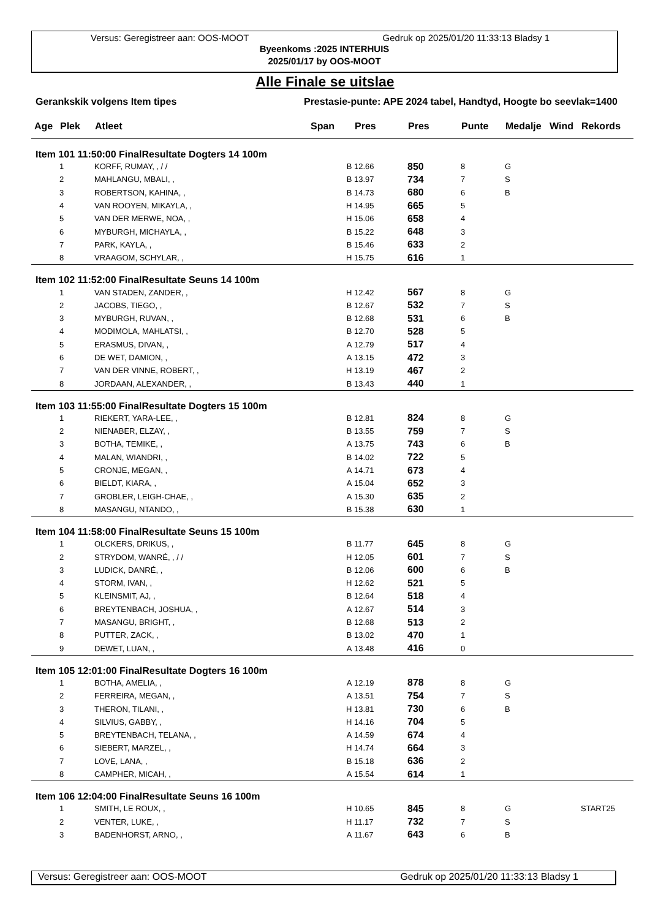Versus: Geregistreer aan: OOS-MOOT Gedruk op 2025/01/20 11:33:13 Bladsy 1
Byeenkoms :2025 INTERHUIS
2025/01/17 by OOS-MOOT
Alle Finale se uitslae
Gerankskik volgens Item tipes Prestasie-punte: APE 2024 tabel, Handtyd, Hoogte bo seevlak=1400
| Age | Plek | Atleet | Span | Pres | Pres | Punte | Medalje | Wind | Rekords |
| --- | --- | --- | --- | --- | --- | --- | --- | --- | --- |
| Item 101 11:50:00 FinalResultate Dogters 14 100m | | | | | | | | | |
| | 1 | KORFF, RUMAY, , / / | B | 12.66 | 850 | 8 | G | | |
| | 2 | MAHLANGU, MBALI, , | B | 13.97 | 734 | 7 | S | | |
| | 3 | ROBERTSON, KAHINA, , | B | 14.73 | 680 | 6 | B | | |
| | 4 | VAN ROOYEN, MIKAYLA, , | H | 14.95 | 665 | 5 | | | |
| | 5 | VAN DER MERWE, NOA, , | H | 15.06 | 658 | 4 | | | |
| | 6 | MYBURGH, MICHAYLA, , | B | 15.22 | 648 | 3 | | | |
| | 7 | PARK, KAYLA, , | B | 15.46 | 633 | 2 | | | |
| | 8 | VRAAGOM, SCHYLAR, , | H | 15.75 | 616 | 1 | | | |
| Item 102 11:52:00 FinalResultate Seuns 14 100m | | | | | | | | | |
| | 1 | VAN STADEN, ZANDER, , | H | 12.42 | 567 | 8 | G | | |
| | 2 | JACOBS, TIEGO, , | B | 12.67 | 532 | 7 | S | | |
| | 3 | MYBURGH, RUVAN, , | B | 12.68 | 531 | 6 | B | | |
| | 4 | MODIMOLA, MAHLATSI, , | B | 12.70 | 528 | 5 | | | |
| | 5 | ERASMUS, DIVAN, , | A | 12.79 | 517 | 4 | | | |
| | 6 | DE WET, DAMION, , | A | 13.15 | 472 | 3 | | | |
| | 7 | VAN DER VINNE, ROBERT, , | H | 13.19 | 467 | 2 | | | |
| | 8 | JORDAAN, ALEXANDER, , | B | 13.43 | 440 | 1 | | | |
| Item 103 11:55:00 FinalResultate Dogters 15 100m | | | | | | | | | |
| | 1 | RIEKERT, YARA-LEE, , | B | 12.81 | 824 | 8 | G | | |
| | 2 | NIENABER, ELZAY, , | B | 13.55 | 759 | 7 | S | | |
| | 3 | BOTHA, TEMIKE, , | A | 13.75 | 743 | 6 | B | | |
| | 4 | MALAN, WIANDRI, , | B | 14.02 | 722 | 5 | | | |
| | 5 | CRONJE, MEGAN, , | A | 14.71 | 673 | 4 | | | |
| | 6 | BIELDT, KIARA, , | A | 15.04 | 652 | 3 | | | |
| | 7 | GROBLER, LEIGH-CHAE, , | A | 15.30 | 635 | 2 | | | |
| | 8 | MASANGU, NTANDO, , | B | 15.38 | 630 | 1 | | | |
| Item 104 11:58:00 FinalResultate Seuns 15 100m | | | | | | | | | |
| | 1 | OLCKERS, DRIKUS, , | B | 11.77 | 645 | 8 | G | | |
| | 2 | STRYDOM, WANRÉ, , / / | H | 12.05 | 601 | 7 | S | | |
| | 3 | LUDICK, DANRÉ, , | B | 12.06 | 600 | 6 | B | | |
| | 4 | STORM, IVAN, , | H | 12.62 | 521 | 5 | | | |
| | 5 | KLEINSMIT, AJ, , | B | 12.64 | 518 | 4 | | | |
| | 6 | BREYTENBACH, JOSHUA, , | A | 12.67 | 514 | 3 | | | |
| | 7 | MASANGU, BRIGHT, , | B | 12.68 | 513 | 2 | | | |
| | 8 | PUTTER, ZACK, , | B | 13.02 | 470 | 1 | | | |
| | 9 | DEWET, LUAN, , | A | 13.48 | 416 | 0 | | | |
| Item 105 12:01:00 FinalResultate Dogters 16 100m | | | | | | | | | |
| | 1 | BOTHA, AMELIA, , | A | 12.19 | 878 | 8 | G | | |
| | 2 | FERREIRA, MEGAN, , | A | 13.51 | 754 | 7 | S | | |
| | 3 | THERON, TILANI, , | H | 13.81 | 730 | 6 | B | | |
| | 4 | SILVIUS, GABBY, , | H | 14.16 | 704 | 5 | | | |
| | 5 | BREYTENBACH, TELANA, , | A | 14.59 | 674 | 4 | | | |
| | 6 | SIEBERT, MARZEL, , | H | 14.74 | 664 | 3 | | | |
| | 7 | LOVE, LANA, , | B | 15.18 | 636 | 2 | | | |
| | 8 | CAMPHER, MICAH, , | A | 15.54 | 614 | 1 | | | |
| Item 106 12:04:00 FinalResultate Seuns 16 100m | | | | | | | | | |
| | 1 | SMITH, LE ROUX, , | H | 10.65 | 845 | 8 | G | | START25 |
| | 2 | VENTER, LUKE, , | H | 11.17 | 732 | 7 | S | | |
| | 3 | BADENHORST, ARNO, , | A | 11.67 | 643 | 6 | B | | |
Versus: Geregistreer aan: OOS-MOOT Gedruk op 2025/01/20 11:33:13 Bladsy 1